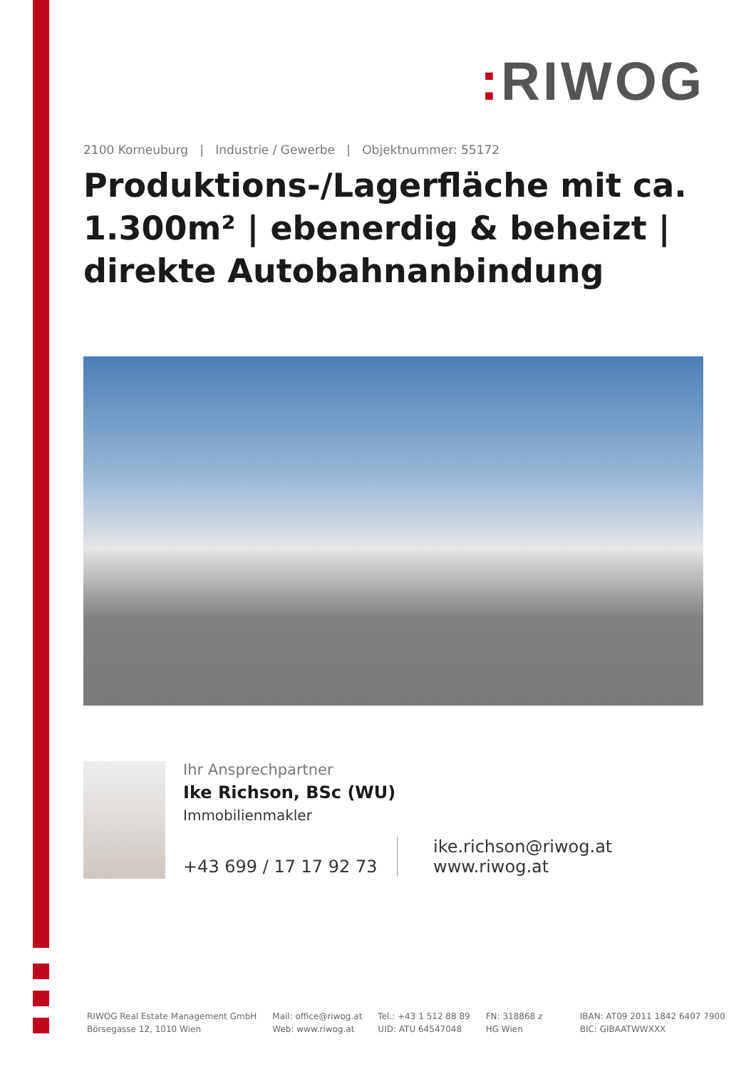: RIWOG
2100 Korneuburg | Industrie / Gewerbe | Objektnummer: 55172
Produktions-/Lagerfläche mit ca. 1.300m² | ebenerdig & beheizt | direkte Autobahnanbindung
Ihr Ansprechpartner
Ike Richson, BSc (WU)
Immobilienmakler
+43 699 / 17 17 92 73
ike.richson@riwog.at
www.riwog.at
RIWOG Real Estate Management GmbH
Börsegasse 12, 1010 Wien
Mail: office@riwog.at
Web: www.riwog.at
Tel.: +43 1 512 88 89
UID: ATU 64547048
FN: 318868 z
HG Wien
IBAN: AT09 2011 1842 6407 7900
BIC: GIBAATWWXXX